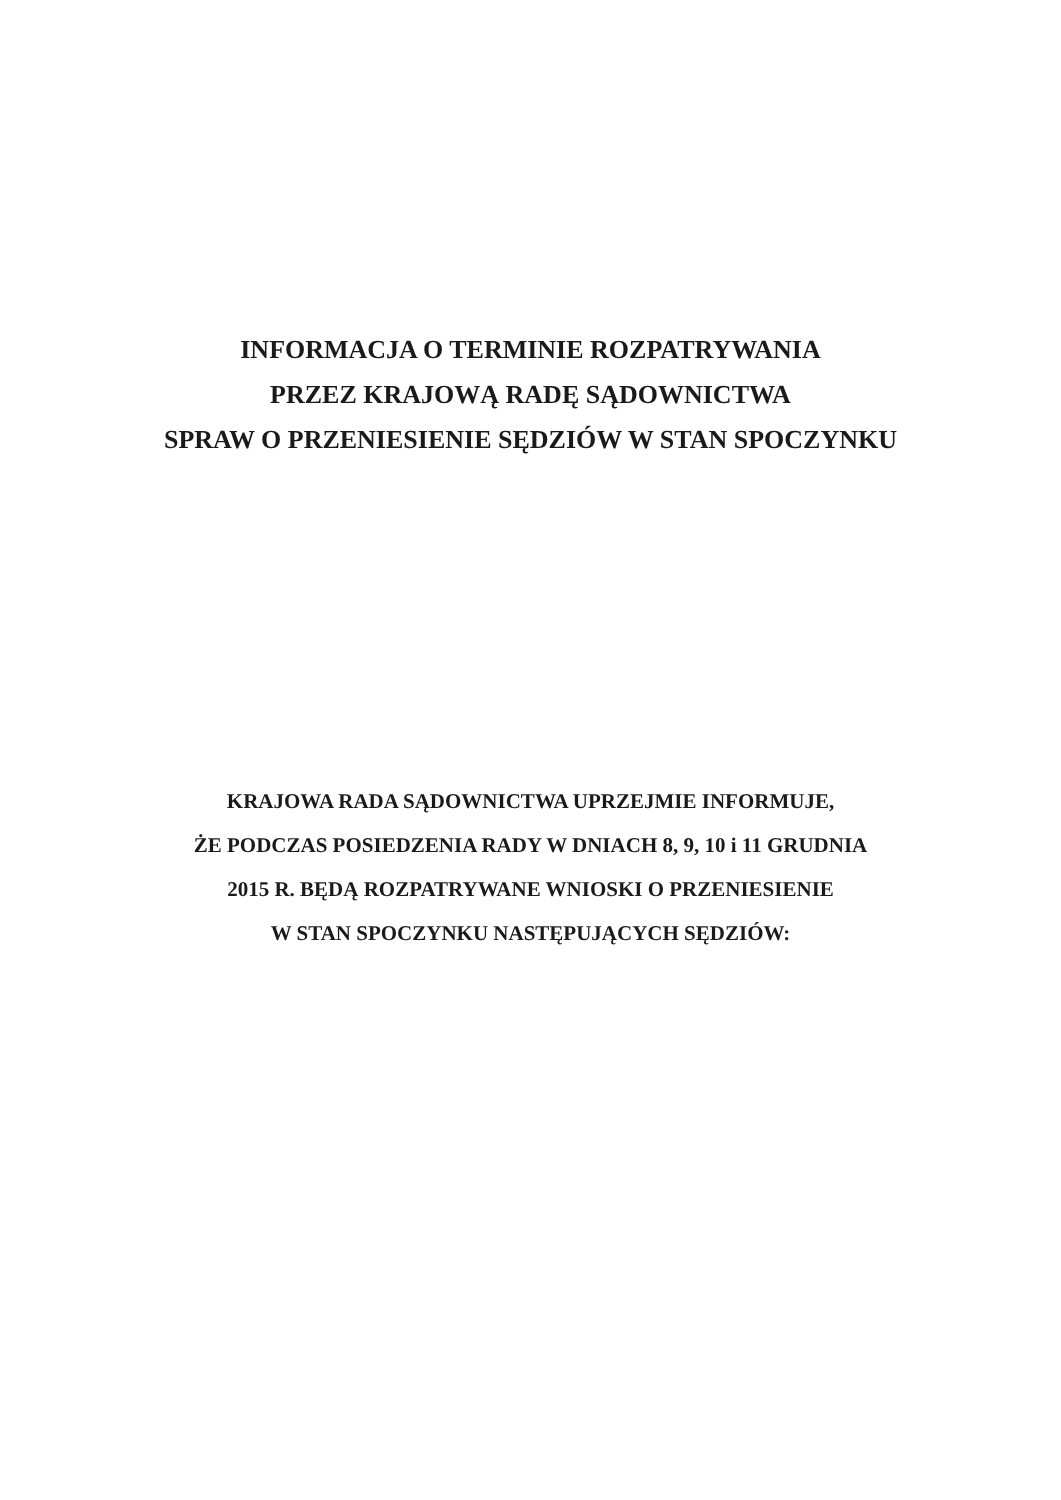INFORMACJA O TERMINIE ROZPATRYWANIA
PRZEZ KRAJOWĄ RADĘ SĄDOWNICTWA
SPRAW O PRZENIESIENIE SĘDZIÓW W STAN SPOCZYNKU
KRAJOWA RADA SĄDOWNICTWA UPRZEJMIE INFORMUJE,
ŻE PODCZAS POSIEDZENIA RADY W DNIACH 8, 9, 10 i 11 GRUDNIA
2015 R. BĘDĄ ROZPATRYWANE WNIOSKI O PRZENIESIENIE
W STAN SPOCZYNKU NASTĘPUJĄCYCH SĘDZIÓW: